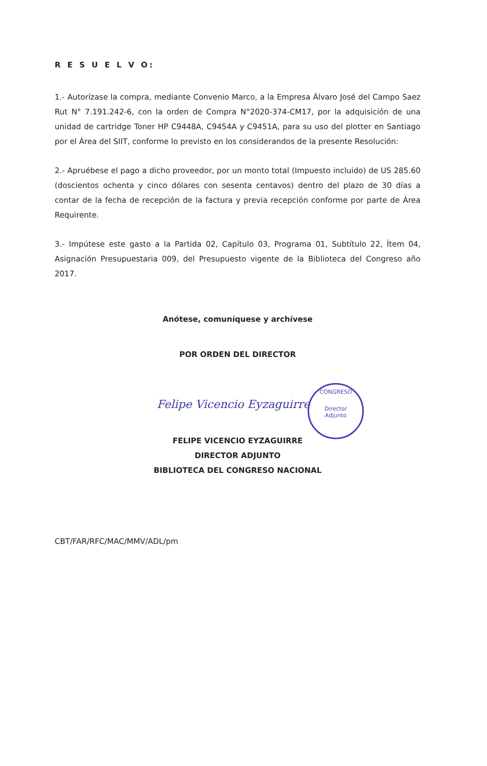R E S U E L V O:
1.- Autorízase la compra, mediante Convenio Marco, a la Empresa Álvaro José del Campo Saez Rut N° 7.191.242-6, con la orden de Compra N°2020-374-CM17, por la adquisición de una unidad de cartridge Toner HP C9448A, C9454A y C9451A, para su uso del plotter en Santiago por el Área del SIIT, conforme lo previsto en los considerandos de la presente Resolución:
2.- Apruébese el pago a dicho proveedor, por un monto total (Impuesto incluido) de US 285.60 (doscientos ochenta y cinco dólares con sesenta centavos) dentro del plazo de 30 días a contar de la fecha de recepción de la factura y previa recepción conforme por parte de Área Requirente.
3.- Impútese este gasto a la Partida 02, Capítulo 03, Programa 01, Subtítulo 22, Ítem 04, Asignación Presupuestaria 009, del Presupuesto vigente de la Biblioteca del Congreso año 2017.
Anótese, comuníquese y archívese
POR ORDEN DEL DIRECTOR
Felipe Vicencio Eyzaguirre
FELIPE VICENCIO EYZAGUIRRE
DIRECTOR ADJUNTO
BIBLIOTECA DEL CONGRESO NACIONAL
CBT/FAR/RFC/MAC/MMV/ADL/pm
CONGRESO
Director
Adjunto